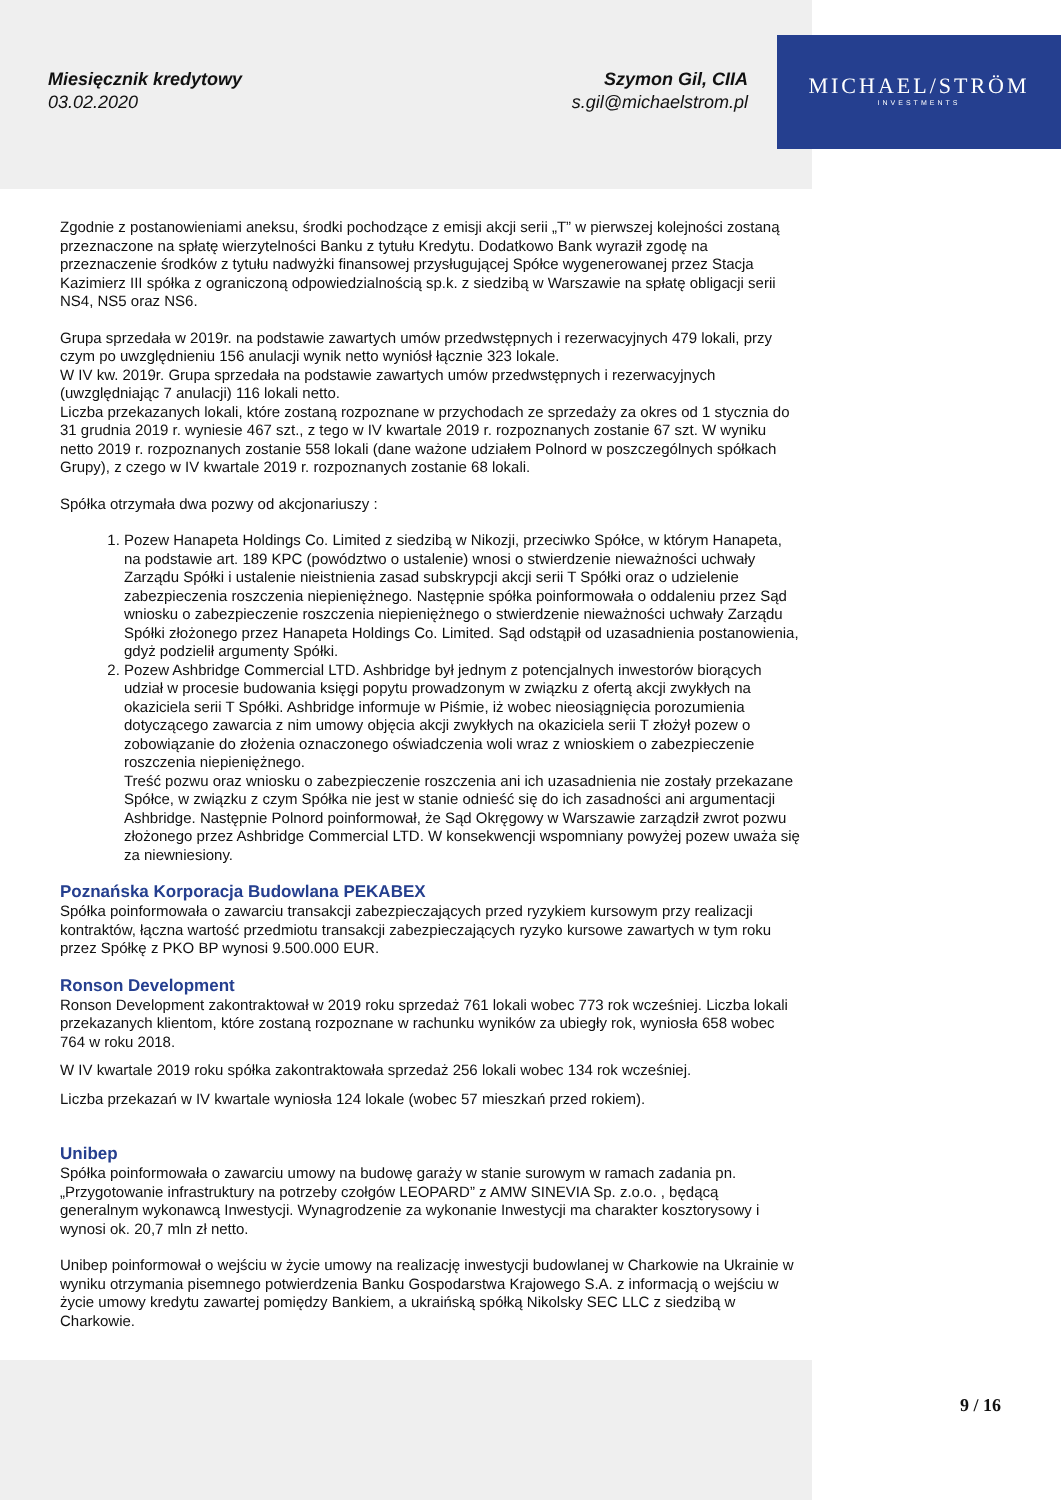Miesięcznik kredytowy
03.02.2020
Szymon Gil, CIIA
s.gil@michaelstrom.pl
MICHAEL/STRÖM
INVESTMENTS
Zgodnie z postanowieniami aneksu, środki pochodzące z emisji akcji serii „T” w pierwszej kolejności zostaną przeznaczone na spłatę wierzytelności Banku z tytułu Kredytu. Dodatkowo Bank wyraził zgodę na przeznaczenie środków z tytułu nadwyżki finansowej przysługującej Spółce wygenerowanej przez Stacja Kazimierz III spółka z ograniczoną odpowiedzialnością sp.k. z siedzibą w Warszawie na spłatę obligacji serii NS4, NS5 oraz NS6.
Grupa sprzedała w 2019r. na podstawie zawartych umów przedwstępnych i rezerwacyjnych 479 lokali, przy czym po uwzględnieniu 156 anulacji wynik netto wyniósł łącznie 323 lokale.
W IV kw. 2019r. Grupa sprzedała na podstawie zawartych umów przedwstępnych i rezerwacyjnych (uwzględniając 7 anulacji) 116 lokali netto.
Liczba przekazanych lokali, które zostaną rozpoznane w przychodach ze sprzedaży za okres od 1 stycznia do 31 grudnia 2019 r. wyniesie 467 szt., z tego w IV kwartale 2019 r. rozpoznanych zostanie 67 szt. W wyniku netto 2019 r. rozpoznanych zostanie 558 lokali (dane ważone udziałem Polnord w poszczególnych spółkach Grupy), z czego w IV kwartale 2019 r. rozpoznanych zostanie 68 lokali.
Spółka otrzymała dwa pozwy od akcjonariuszy :
1. Pozew Hanapeta Holdings Co. Limited z siedzibą w Nikozji, przeciwko Spółce, w którym Hanapeta, na podstawie art. 189 KPC (powództwo o ustalenie) wnosi o stwierdzenie nieważności uchwały Zarządu Spółki i ustalenie nieistnienia zasad subskrypcji akcji serii T Spółki oraz o udzielenie zabezpieczenia roszczenia niepieniężnego. Następnie spółka poinformowała o oddaleniu przez Sąd wniosku o zabezpieczenie roszczenia niepieniężnego o stwierdzenie nieważności uchwały Zarządu Spółki złożonego przez Hanapeta Holdings Co. Limited. Sąd odstąpił od uzasadnienia postanowienia, gdyż podzielił argumenty Spółki.
2. Pozew Ashbridge Commercial LTD. Ashbridge był jednym z potencjalnych inwestorów biorących udział w procesie budowania księgi popytu prowadzonym w związku z ofertą akcji zwykłych na okaziciela serii T Spółki. Ashbridge informuje w Piśmie, iż wobec nieosiągnięcia porozumienia dotyczącego zawarcia z nim umowy objęcia akcji zwykłych na okaziciela serii T złożył pozew o zobowiązanie do złożenia oznaczonego oświadczenia woli wraz z wnioskiem o zabezpieczenie roszczenia niepieniężnego.
Treść pozwu oraz wniosku o zabezpieczenie roszczenia ani ich uzasadnienia nie zostały przekazane Spółce, w związku z czym Spółka nie jest w stanie odnieść się do ich zasadności ani argumentacji Ashbridge. Następnie Polnord poinformował, że Sąd Okręgowy w Warszawie zarządził zwrot pozwu złożonego przez Ashbridge Commercial LTD. W konsekwencji wspomniany powyżej pozew uważa się za niewniesiony.
Poznańska Korporacja Budowlana PEKABEX
Spółka poinformowała o zawarciu transakcji zabezpieczających przed ryzykiem kursowym przy realizacji kontraktów, łączna wartość przedmiotu transakcji zabezpieczających ryzyko kursowe zawartych w tym roku przez Spółkę z PKO BP wynosi 9.500.000 EUR.
Ronson Development
Ronson Development zakontraktował w 2019 roku sprzedaż 761 lokali wobec 773 rok wcześniej. Liczba lokali przekazanych klientom, które zostaną rozpoznane w rachunku wyników za ubiegły rok, wyniosła 658 wobec 764 w roku 2018.
W IV kwartale 2019 roku spółka zakontraktowała sprzedaż 256 lokali wobec 134 rok wcześniej.
Liczba przekazań w IV kwartale wyniosła 124 lokale (wobec 57 mieszkań przed rokiem).
Unibep
Spółka poinformowała o zawarciu umowy na budowę garaży w stanie surowym w ramach zadania pn. „Przygotowanie infrastruktury na potrzeby czołgów LEOPARD” z AMW SINEVIA Sp. z.o.o. , będącą generalnym wykonawcą Inwestycji. Wynagrodzenie za wykonanie Inwestycji ma charakter kosztorysowy i wynosi ok. 20,7 mln zł netto.
Unibep poinformował o wejściu w życie umowy na realizację inwestycji budowlanej w Charkowie na Ukrainie w wyniku otrzymania pisemnego potwierdzenia Banku Gospodarstwa Krajowego S.A. z informacją o wejściu w życie umowy kredytu zawartej pomiędzy Bankiem, a ukraińską spółką Nikolsky SEC LLC z siedzibą w Charkowie.
9 / 16